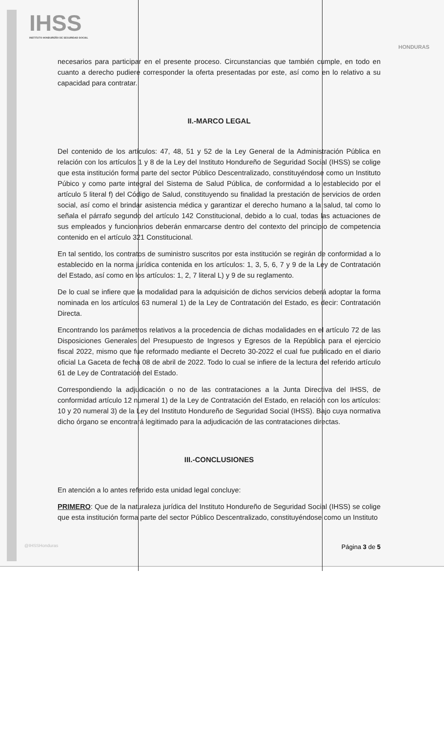IHSS
INSTITUTO HONDUREÑO DE SEGURIDAD SOCIAL
HONDURAS
necesarios para participar en el presente proceso. Circunstancias que también cumple, en todo en cuanto a derecho pudiere corresponder la oferta presentadas por este, así como en lo relativo a su capacidad para contratar.
II.-MARCO LEGAL
Del contenido de los artículos: 47, 48, 51 y 52 de la Ley General de la Administración Pública en relación con los artículos 1 y 8 de la Ley del Instituto Hondureño de Seguridad Social (IHSS) se colige que esta institución forma parte del sector Público Descentralizado, constituyéndose como un Instituto Púbico y como parte integral del Sistema de Salud Pública, de conformidad a lo establecido por el artículo 5 literal f) del Código de Salud, constituyendo su finalidad la prestación de servicios de orden social, así como el brindar asistencia médica y garantizar el derecho humano a la salud, tal como lo señala el párrafo segundo del artículo 142 Constitucional, debido a lo cual, todas las actuaciones de sus empleados y funcionarios deberán enmarcarse dentro del contexto del principio de competencia contenido en el artículo 321 Constitucional.
En tal sentido, los contratos de suministro suscritos por esta institución se regirán de conformidad a lo establecido en la norma jurídica contenida en los artículos: 1, 3, 5, 6, 7 y 9 de la Ley de Contratación del Estado, así como en los artículos: 1, 2, 7 literal L) y 9 de su reglamento.
De lo cual se infiere que la modalidad para la adquisición de dichos servicios deberá adoptar la forma nominada en los artículos 63 numeral 1) de la Ley de Contratación del Estado, es decir: Contratación Directa.
Encontrando los parámetros relativos a la procedencia de dichas modalidades en el artículo 72 de las Disposiciones Generales del Presupuesto de Ingresos y Egresos de la República para el ejercicio fiscal 2022, mismo que fue reformado mediante el Decreto 30-2022 el cual fue publicado en el diario oficial La Gaceta de fecha 08 de abril de 2022. Todo lo cual se infiere de la lectura del referido artículo 61 de Ley de Contratación del Estado.
Correspondiendo la adjudicación o no de las contrataciones a la Junta Directiva del IHSS, de conformidad artículo 12 numeral 1) de la Ley de Contratación del Estado, en relación con los artículos: 10 y 20 numeral 3) de la Ley del Instituto Hondureño de Seguridad Social (IHSS). Bajo cuya normativa dicho órgano se encontrará legitimado para la adjudicación de las contrataciones directas.
III.-CONCLUSIONES
En atención a lo antes referido esta unidad legal concluye:
PRIMERO: Que de la naturaleza jurídica del Instituto Hondureño de Seguridad Social (IHSS) se colige que esta institución forma parte del sector Público Descentralizado, constituyéndose como un Instituto
@IHSSHonduras Página 3 de 5